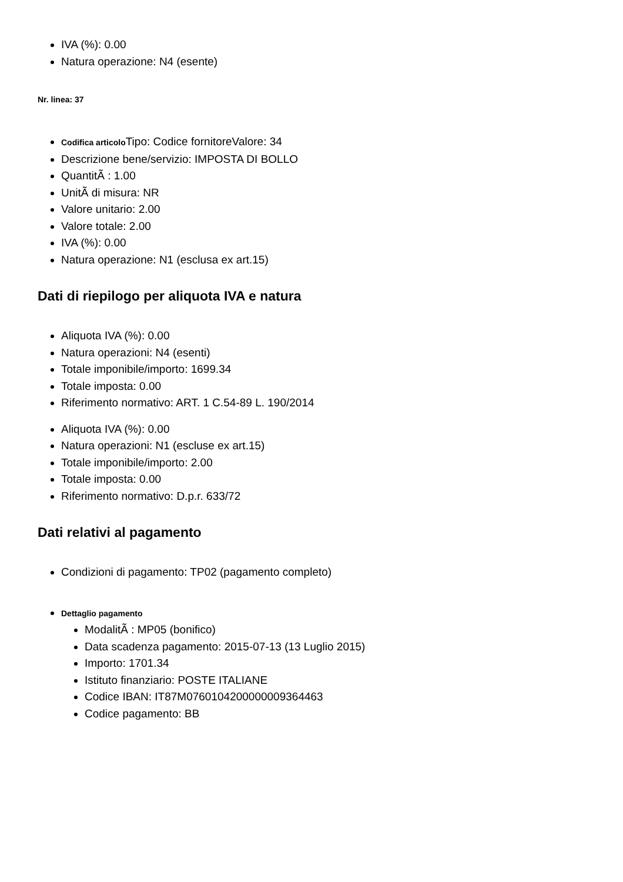IVA (%): 0.00
Natura operazione: N4 (esente)
Nr. linea: 37
Codifica articolo Tipo: Codice fornitoreValore: 34
Descrizione bene/servizio: IMPOSTA DI BOLLO
QuantitÃ : 1.00
UnitÃ di misura: NR
Valore unitario: 2.00
Valore totale: 2.00
IVA (%): 0.00
Natura operazione: N1 (esclusa ex art.15)
Dati di riepilogo per aliquota IVA e natura
Aliquota IVA (%): 0.00
Natura operazioni: N4 (esenti)
Totale imponibile/importo: 1699.34
Totale imposta: 0.00
Riferimento normativo: ART. 1 C.54-89 L. 190/2014
Aliquota IVA (%): 0.00
Natura operazioni: N1 (escluse ex art.15)
Totale imponibile/importo: 2.00
Totale imposta: 0.00
Riferimento normativo: D.p.r. 633/72
Dati relativi al pagamento
Condizioni di pagamento: TP02 (pagamento completo)
Dettaglio pagamento
ModalitÃ : MP05 (bonifico)
Data scadenza pagamento: 2015-07-13 (13 Luglio 2015)
Importo: 1701.34
Istituto finanziario: POSTE ITALIANE
Codice IBAN: IT87M0760104200000009364463
Codice pagamento: BB